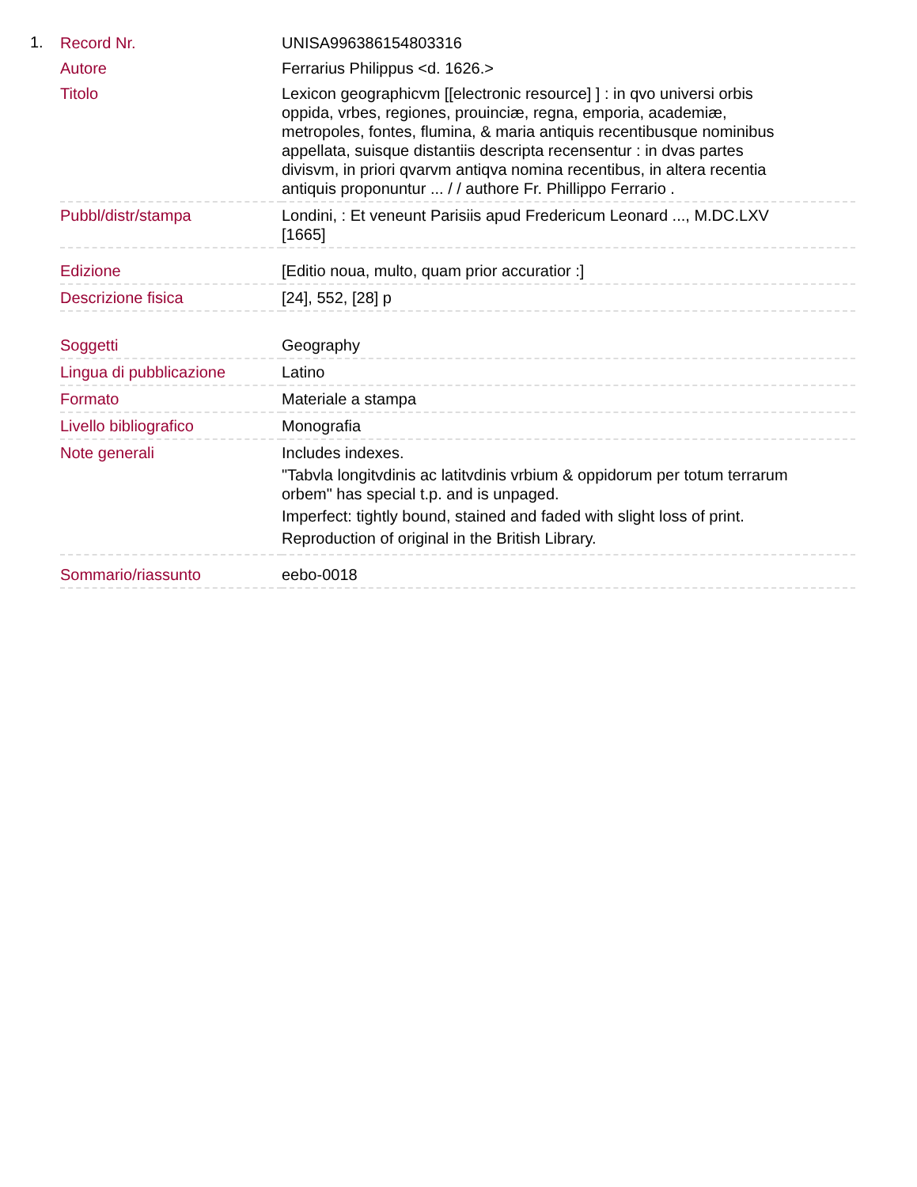1.
| Record Nr. | UNISA996386154803316 |
| Autore | Ferrarius Philippus <d. 1626.> |
| Titolo | Lexicon geographicvm [[electronic resource] ] : in qvo universi orbis oppida, vrbes, regiones, prouinciæ, regna, emporia, academiæ, metropoles, fontes, flumina, & maria antiquis recentibusque nominibus appellata, suisque distantiis descripta recensentur : in dvas partes divisvm, in priori qvarvm antiqva nomina recentibus, in altera recentia antiquis proponuntur ... / / authore Fr. Phillippo Ferrario . |
| Pubbl/distr/stampa | Londini, : Et veneunt Parisiis apud Fredericum Leonard ..., M.DC.LXV [1665] |
| Edizione | [Editio noua, multo, quam prior accuratior :] |
| Descrizione fisica | [24], 552, [28] p |
| Soggetti | Geography |
| Lingua di pubblicazione | Latino |
| Formato | Materiale a stampa |
| Livello bibliografico | Monografia |
| Note generali | Includes indexes. "Tabvla longitvdinis ac latitvdinis vrbium & oppidorum per totum terrarum orbem" has special t.p. and is unpaged. Imperfect: tightly bound, stained and faded with slight loss of print. Reproduction of original in the British Library. |
| Sommario/riassunto | eebo-0018 |